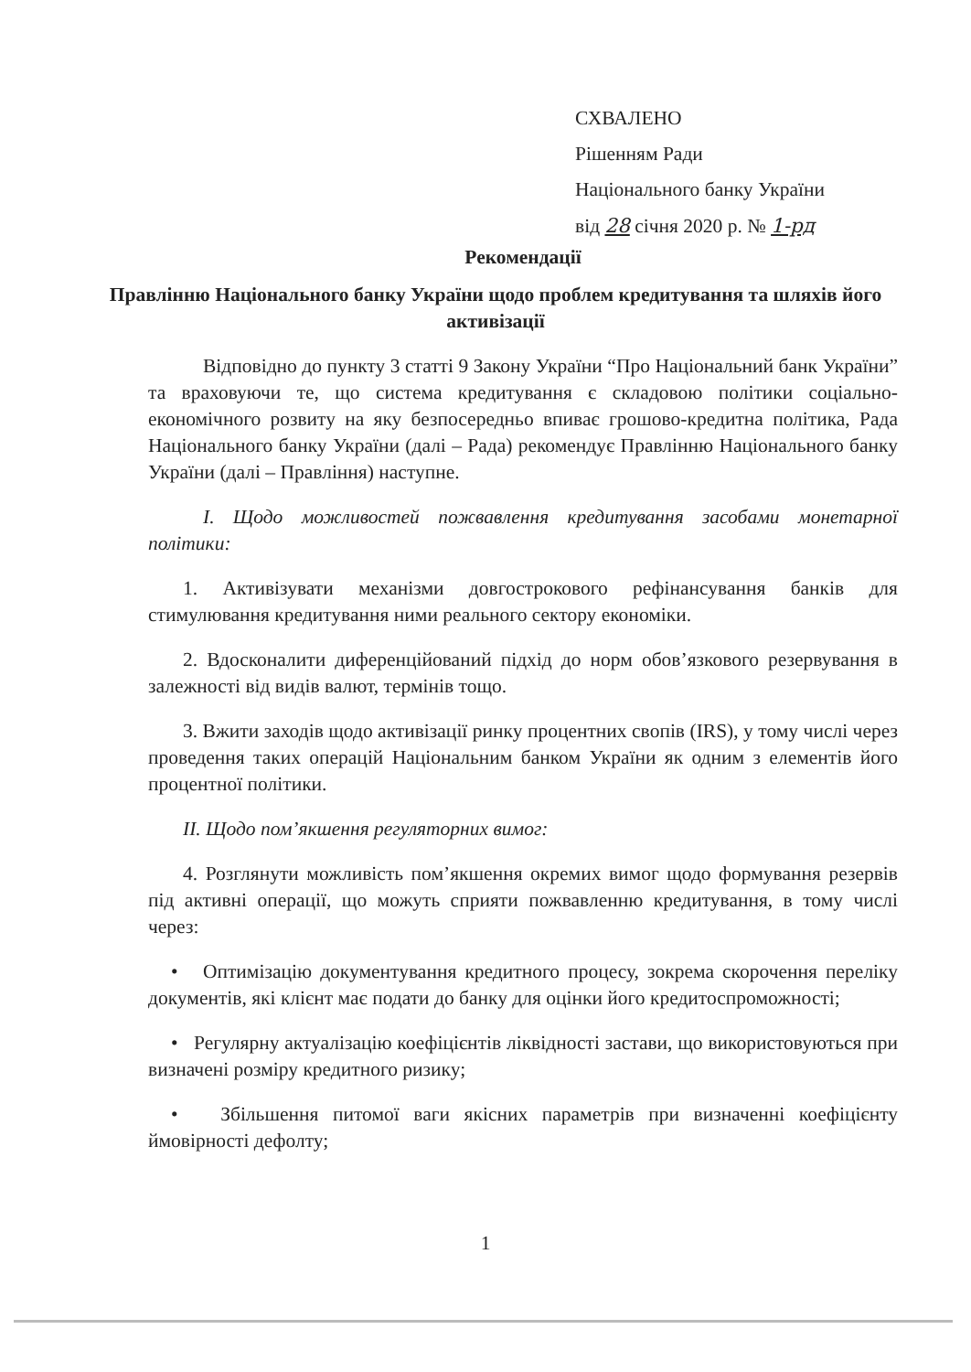СХВАЛЕНО
Рішенням Ради
Національного банку України
від 28 січня 2020 р. № 1-рд
Рекомендації
Правлінню Національного банку України щодо проблем кредитування та шляхів його активізації
Відповідно до пункту 3 статті 9 Закону України “Про Національний банк України” та враховуючи те, що система кредитування є складовою політики соціально-економічного розвиту на яку безпосередньо впиває грошово-кредитна політика, Рада Національного банку України (далі – Рада) рекомендує Правлінню Національного банку України (далі – Правління) наступне.
I. Щодо можливостей пожвавлення кредитування засобами монетарної політики:
1. Активізувати механізми довгострокового рефінансування банків для стимулювання кредитування ними реального сектору економіки.
2. Вдосконалити диференційований підхід до норм обов’язкового резервування в залежності від видів валют, термінів тощо.
3. Вжити заходів щодо активізації ринку процентних свопів (IRS), у тому числі через проведення таких операцій Національним банком України як одним з елементів його процентної політики.
II. Щодо пом’якшення регуляторних вимог:
4. Розглянути можливість пом’якшення окремих вимог щодо формування резервів під активні операції, що можуть сприяти пожвавленню кредитування, в тому числі через:
• Оптимізацію документування кредитного процесу, зокрема скорочення переліку документів, які клієнт має подати до банку для оцінки його кредитоспроможності;
• Регулярну актуалізацію коефіцієнтів ліквідності застави, що використовуються при визначені розміру кредитного ризику;
• Збільшення питомої ваги якісних параметрів при визначенні коефіцієнту ймовірності дефолту;
1